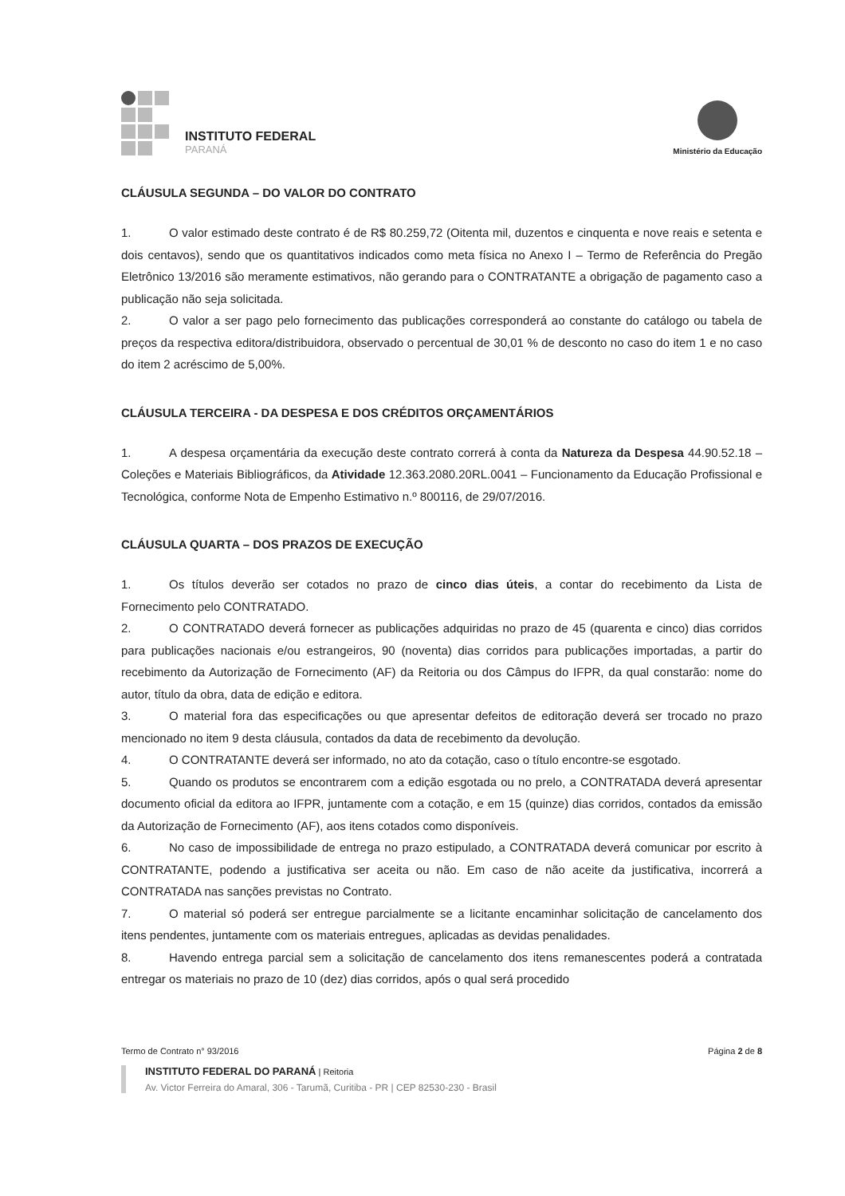INSTITUTO FEDERAL
PARANÁ
Ministério da Educação
CLÁUSULA SEGUNDA – DO VALOR DO CONTRATO
1. O valor estimado deste contrato é de R$ 80.259,72 (Oitenta mil, duzentos e cinquenta e nove reais e setenta e dois centavos), sendo que os quantitativos indicados como meta física no Anexo I – Termo de Referência do Pregão Eletrônico 13/2016 são meramente estimativos, não gerando para o CONTRATANTE a obrigação de pagamento caso a publicação não seja solicitada.
2. O valor a ser pago pelo fornecimento das publicações corresponderá ao constante do catálogo ou tabela de preços da respectiva editora/distribuidora, observado o percentual de 30,01 % de desconto no caso do item 1 e no caso do item 2 acréscimo de 5,00%.
CLÁUSULA TERCEIRA - DA DESPESA E DOS CRÉDITOS ORÇAMENTÁRIOS
1. A despesa orçamentária da execução deste contrato correrá à conta da Natureza da Despesa 44.90.52.18 – Coleções e Materiais Bibliográficos, da Atividade 12.363.2080.20RL.0041 – Funcionamento da Educação Profissional e Tecnológica, conforme Nota de Empenho Estimativo n.º 800116, de 29/07/2016.
CLÁUSULA QUARTA – DOS PRAZOS DE EXECUÇÃO
1. Os títulos deverão ser cotados no prazo de cinco dias úteis, a contar do recebimento da Lista de Fornecimento pelo CONTRATADO.
2. O CONTRATADO deverá fornecer as publicações adquiridas no prazo de 45 (quarenta e cinco) dias corridos para publicações nacionais e/ou estrangeiros, 90 (noventa) dias corridos para publicações importadas, a partir do recebimento da Autorização de Fornecimento (AF) da Reitoria ou dos Câmpus do IFPR, da qual constarão: nome do autor, título da obra, data de edição e editora.
3. O material fora das especificações ou que apresentar defeitos de editoração deverá ser trocado no prazo mencionado no item 9 desta cláusula, contados da data de recebimento da devolução.
4. O CONTRATANTE deverá ser informado, no ato da cotação, caso o título encontre-se esgotado.
5. Quando os produtos se encontrarem com a edição esgotada ou no prelo, a CONTRATADA deverá apresentar documento oficial da editora ao IFPR, juntamente com a cotação, e em 15 (quinze) dias corridos, contados da emissão da Autorização de Fornecimento (AF), aos itens cotados como disponíveis.
6. No caso de impossibilidade de entrega no prazo estipulado, a CONTRATADA deverá comunicar por escrito à CONTRATANTE, podendo a justificativa ser aceita ou não. Em caso de não aceite da justificativa, incorrerá a CONTRATADA nas sanções previstas no Contrato.
7. O material só poderá ser entregue parcialmente se a licitante encaminhar solicitação de cancelamento dos itens pendentes, juntamente com os materiais entregues, aplicadas as devidas penalidades.
8. Havendo entrega parcial sem a solicitação de cancelamento dos itens remanescentes poderá a contratada entregar os materiais no prazo de 10 (dez) dias corridos, após o qual será procedido
Termo de Contrato n° 93/2016 Página 2 de 8
INSTITUTO FEDERAL DO PARANÁ | Reitoria
Av. Victor Ferreira do Amaral, 306 - Tarumã, Curitiba - PR | CEP 82530-230 - Brasil